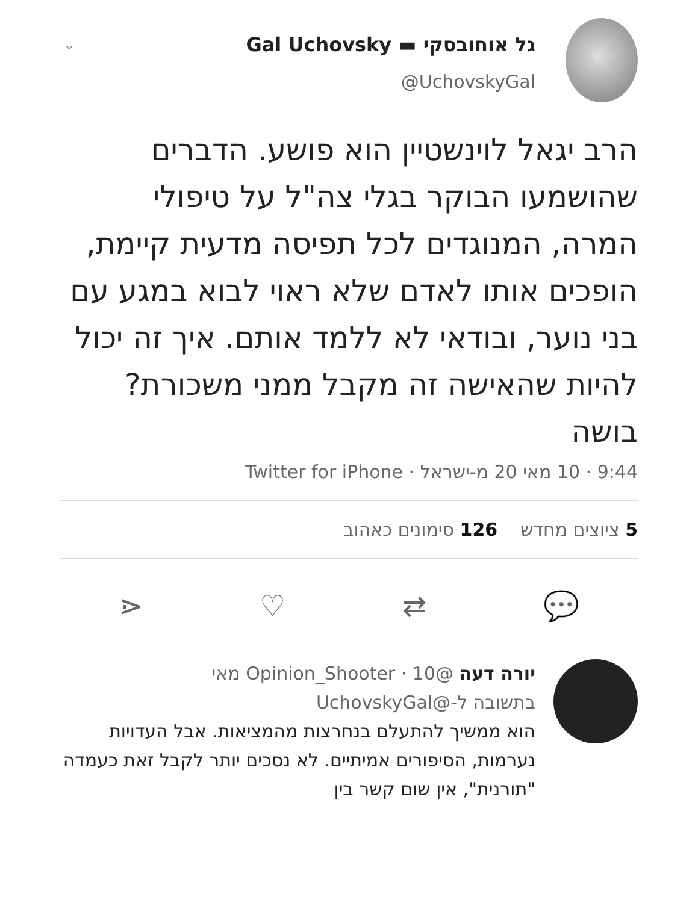⌄
גל אוחובסקי ▬ Gal Uchovsky
@UchovskyGal
הרב יגאל לוינשטיין הוא פושע. הדברים שהושמעו הבוקר בגלי צה"ל על טיפולי המרה, המנוגדים לכל תפיסה מדעית קיימת, הופכים אותו לאדם שלא ראוי לבוא במגע עם בני נוער, ובודאי לא ללמד אותם. איך זה יכול להיות שהאישה זה מקבל ממני משכורת? בושה
9:44 · 10 מאי 20 מ-ישראל · Twitter for iPhone
5 ציוצים מחדש 126 סימונים כאהוב
💬 ⇄ ♡ ⋖
יורה דעה @Opinion_Shooter · 10 מאי
בתשובה ל-@UchovskyGal
הוא ממשיך להתעלם בנחרצות מהמציאות. אבל העדויות נערמות, הסיפורים אמיתיים. לא נסכים יותר לקבל זאת כעמדה "תורנית", אין שום קשר בין